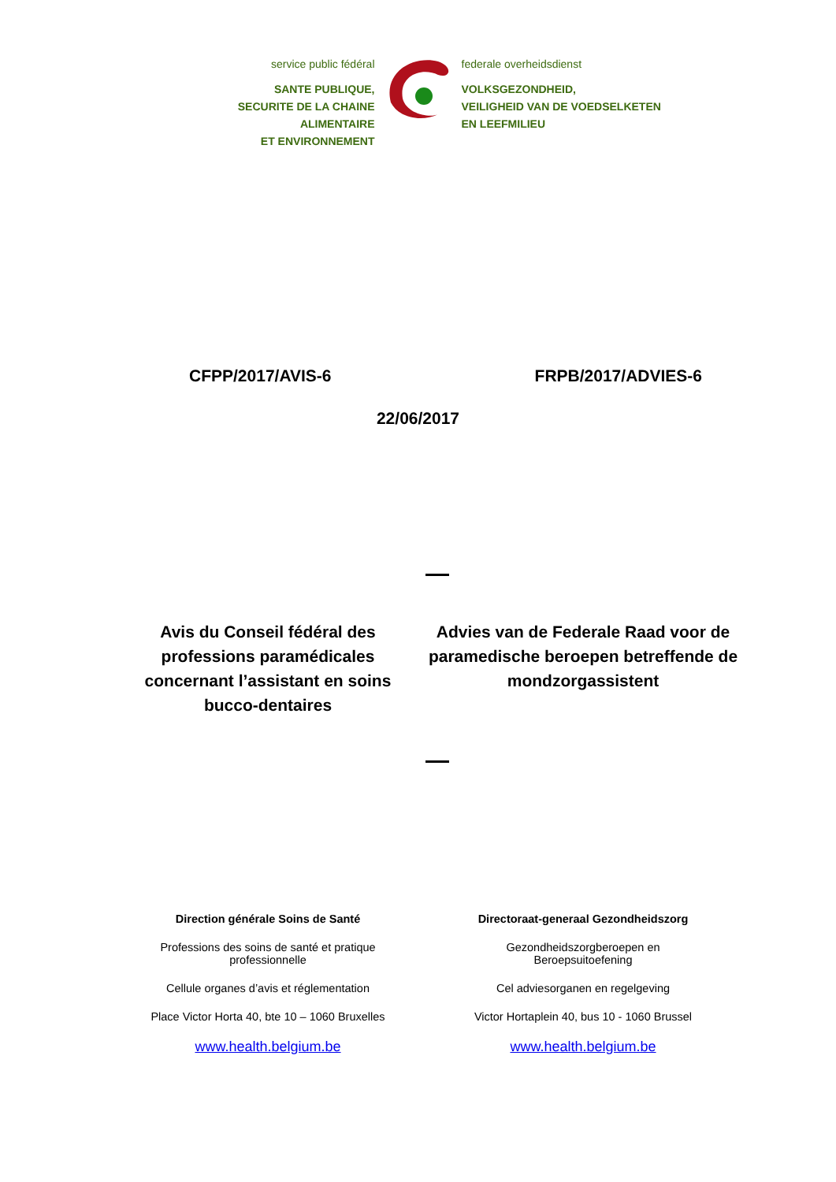service public fédéral
SANTE PUBLIQUE,
SECURITE DE LA CHAINE ALIMENTAIRE
ET ENVIRONNEMENT
federale overheidsdienst
VOLKSGEZONDHEID,
VEILIGHEID VAN DE VOEDSELKETEN
EN LEEFMILIEU
CFPP/2017/AVIS-6 FRPB/2017/ADVIES-6
22/06/2017
Avis du Conseil fédéral des professions paramédicales concernant l’assistant en soins bucco-dentaires
Advies van de Federale Raad voor de paramedische beroepen betreffende de mondzorgassistent
Direction générale Soins de Santé
Professions des soins de santé et pratique professionnelle
Cellule organes d’avis et réglementation
Place Victor Horta 40, bte 10 – 1060 Bruxelles
www.health.belgium.be
Directoraat-generaal Gezondheidszorg
Gezondheidszorgberoepen en
Beroepsuitoefening
Cel adviesorganen en regelgeving
Victor Hortaplein 40, bus 10 - 1060 Brussel
www.health.belgium.be